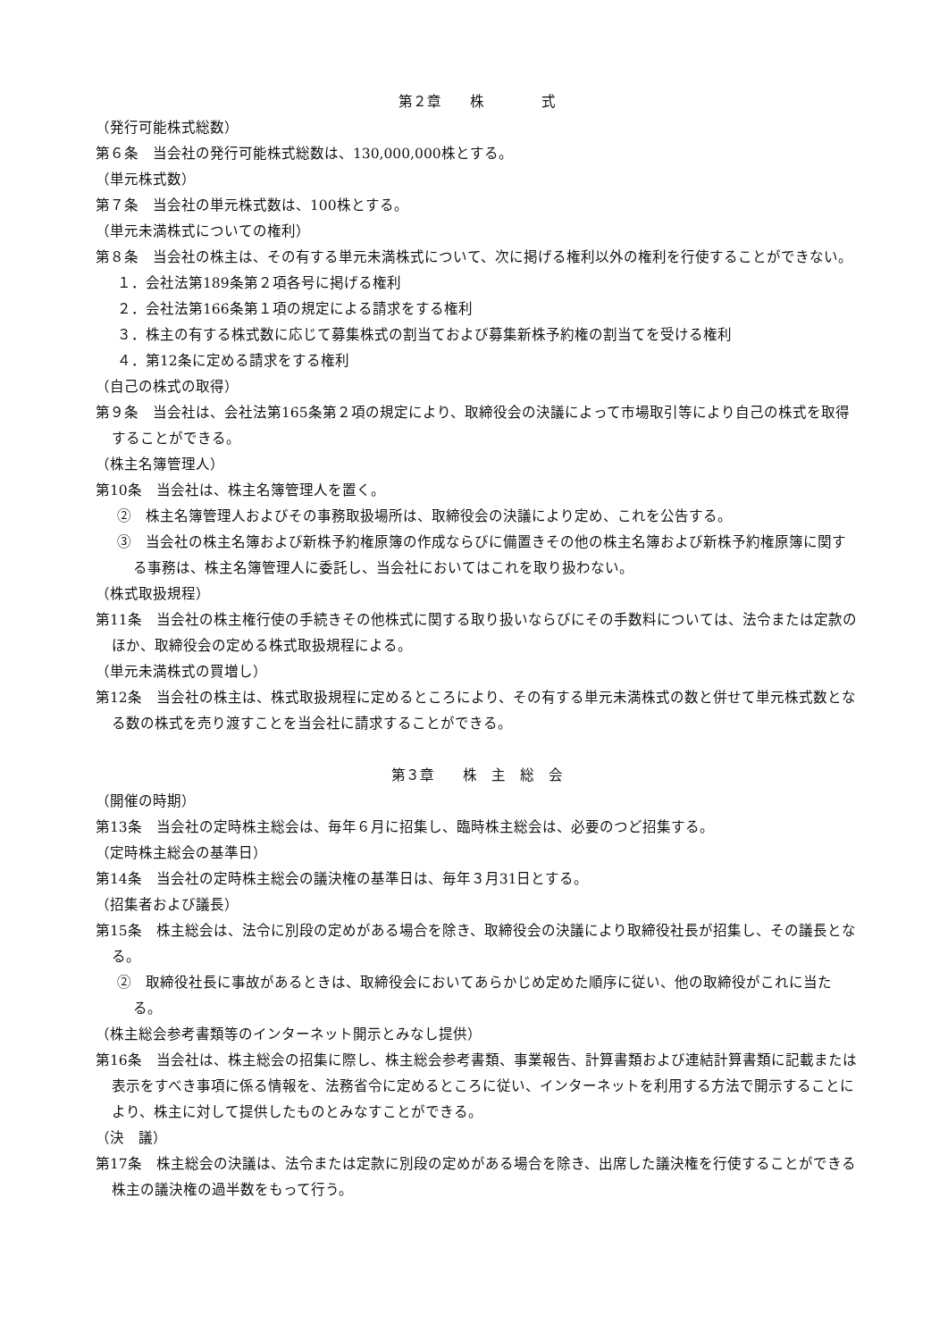第２章　　株　　　　式
（発行可能株式総数）
第６条　当会社の発行可能株式総数は、130,000,000株とする。
（単元株式数）
第７条　当会社の単元株式数は、100株とする。
（単元未満株式についての権利）
第８条　当会社の株主は、その有する単元未満株式について、次に掲げる権利以外の権利を行使することができない。
１．会社法第189条第２項各号に掲げる権利
２．会社法第166条第１項の規定による請求をする権利
３．株主の有する株式数に応じて募集株式の割当ておよび募集新株予約権の割当てを受ける権利
４．第12条に定める請求をする権利
（自己の株式の取得）
第９条　当会社は、会社法第165条第２項の規定により、取締役会の決議によって市場取引等により自己の株式を取得することができる。
（株主名簿管理人）
第10条　当会社は、株主名簿管理人を置く。
②　株主名簿管理人およびその事務取扱場所は、取締役会の決議により定め、これを公告する。
③　当会社の株主名簿および新株予約権原簿の作成ならびに備置きその他の株主名簿および新株予約権原簿に関する事務は、株主名簿管理人に委託し、当会社においてはこれを取り扱わない。
（株式取扱規程）
第11条　当会社の株主権行使の手続きその他株式に関する取り扱いならびにその手数料については、法令または定款のほか、取締役会の定める株式取扱規程による。
（単元未満株式の買増し）
第12条　当会社の株主は、株式取扱規程に定めるところにより、その有する単元未満株式の数と併せて単元株式数となる数の株式を売り渡すことを当会社に請求することができる。
第３章　　株　主　総　会
（開催の時期）
第13条　当会社の定時株主総会は、毎年６月に招集し、臨時株主総会は、必要のつど招集する。
（定時株主総会の基準日）
第14条　当会社の定時株主総会の議決権の基準日は、毎年３月31日とする。
（招集者および議長）
第15条　株主総会は、法令に別段の定めがある場合を除き、取締役会の決議により取締役社長が招集し、その議長となる。
②　取締役社長に事故があるときは、取締役会においてあらかじめ定めた順序に従い、他の取締役がこれに当たる。
（株主総会参考書類等のインターネット開示とみなし提供）
第16条　当会社は、株主総会の招集に際し、株主総会参考書類、事業報告、計算書類および連結計算書類に記載または表示をすべき事項に係る情報を、法務省令に定めるところに従い、インターネットを利用する方法で開示することにより、株主に対して提供したものとみなすことができる。
（決　議）
第17条　株主総会の決議は、法令または定款に別段の定めがある場合を除き、出席した議決権を行使することができる株主の議決権の過半数をもって行う。